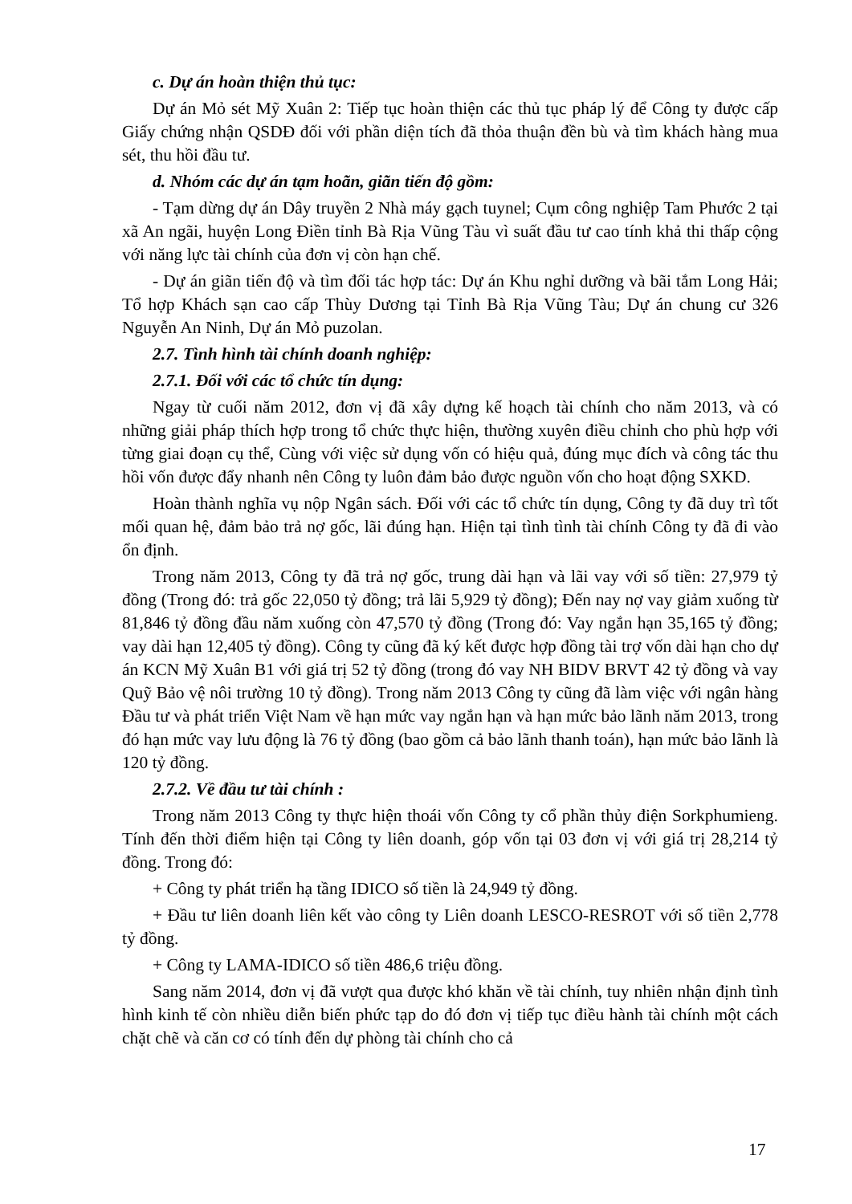c. Dự án hoàn thiện thủ tục:
Dự án Mỏ sét Mỹ Xuân 2: Tiếp tục hoàn thiện các thủ tục pháp lý để Công ty được cấp Giấy chứng nhận QSDĐ đối với phần diện tích đã thỏa thuận đền bù và tìm khách hàng mua sét, thu hồi đầu tư.
d. Nhóm các dự án tạm hoãn, giãn tiến độ gồm:
- Tạm dừng dự án Dây truyền 2 Nhà máy gạch tuynel; Cụm công nghiệp Tam Phước 2 tại xã An ngãi, huyện Long Điền tỉnh Bà Rịa Vũng Tàu vì suất đầu tư cao tính khả thi thấp cộng với năng lực tài chính của đơn vị còn hạn chế.
- Dự án giãn tiến độ và tìm đối tác hợp tác: Dự án Khu nghỉ dưỡng và bãi tắm Long Hải; Tổ hợp Khách sạn cao cấp Thùy Dương tại Tỉnh Bà Rịa Vũng Tàu; Dự án chung cư 326 Nguyễn An Ninh, Dự án Mỏ puzolan.
2.7. Tình hình tài chính doanh nghiệp:
2.7.1. Đối với các tổ chức tín dụng:
Ngay từ cuối năm 2012, đơn vị đã xây dựng kế hoạch tài chính cho năm 2013, và có những giải pháp thích hợp trong tổ chức thực hiện, thường xuyên điều chỉnh cho phù hợp với từng giai đoạn cụ thể, Cùng với việc sử dụng vốn có hiệu quả, đúng mục đích và công tác thu hồi vốn được đẩy nhanh nên Công ty luôn đảm bảo được nguồn vốn cho hoạt động SXKD.
Hoàn thành nghĩa vụ nộp Ngân sách. Đối với các tổ chức tín dụng, Công ty đã duy trì tốt mối quan hệ, đảm bảo trả nợ gốc, lãi đúng hạn. Hiện tại tình tình tài chính Công ty đã đi vào ổn định.
Trong năm 2013, Công ty đã trả nợ gốc, trung dài hạn và lãi vay với số tiền: 27,979 tỷ đồng (Trong đó: trả gốc 22,050 tỷ đồng; trả lãi 5,929 tỷ đồng); Đến nay nợ vay giảm xuống từ 81,846 tỷ đồng đầu năm xuống còn 47,570 tỷ đồng (Trong đó: Vay ngắn hạn 35,165 tỷ đồng; vay dài hạn 12,405 tỷ đồng). Công ty cũng đã ký kết được hợp đồng tài trợ vốn dài hạn cho dự án KCN Mỹ Xuân B1 với giá trị 52 tỷ đồng (trong đó vay NH BIDV BRVT 42 tỷ đồng và vay Quỹ Bảo vệ nôi trường 10 tỷ đồng). Trong năm 2013 Công ty cũng đã làm việc với ngân hàng Đầu tư và phát triển Việt Nam về hạn mức vay ngắn hạn và hạn mức bảo lãnh năm 2013, trong đó hạn mức vay lưu động là 76 tỷ đồng (bao gồm cả bảo lãnh thanh toán), hạn mức bảo lãnh là 120 tỷ đồng.
2.7.2. Về đầu tư tài chính :
Trong năm 2013 Công ty thực hiện thoái vốn Công ty cổ phần thủy điện Sorkphumieng. Tính đến thời điểm hiện tại Công ty liên doanh, góp vốn tại 03 đơn vị với giá trị 28,214 tỷ đồng. Trong đó:
+ Công ty phát triển hạ tầng IDICO số tiền là 24,949 tỷ đồng.
+ Đầu tư liên doanh liên kết vào công ty Liên doanh LESCO-RESROT với số tiền 2,778 tỷ đồng.
+ Công ty LAMA-IDICO số tiền 486,6 triệu đồng.
Sang năm 2014, đơn vị đã vượt qua được khó khăn về tài chính, tuy nhiên nhận định tình hình kinh tế còn nhiều diễn biến phức tạp do đó đơn vị tiếp tục điều hành tài chính một cách chặt chẽ và căn cơ có tính đến dự phòng tài chính cho cả
17